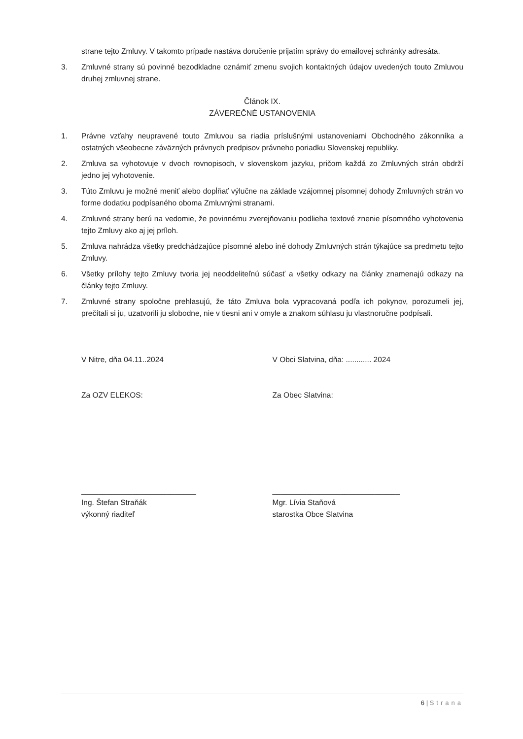strane tejto Zmluvy. V takomto prípade nastáva doručenie prijatím správy do emailovej schránky adresáta.
3. Zmluvné strany sú povinné bezodkladne oznámiť zmenu svojich kontaktných údajov uvedených touto Zmluvou druhej zmluvnej strane.
Článok IX.
ZÁVEREČNÉ USTANOVENIA
1. Právne vzťahy neupravené touto Zmluvou sa riadia príslušnými ustanoveniami Obchodného zákonníka a ostatných všeobecne záväzných právnych predpisov právneho poriadku Slovenskej republiky.
2. Zmluva sa vyhotovuje v dvoch rovnopisoch, v slovenskom jazyku, pričom každá zo Zmluvných strán obdrží jedno jej vyhotovenie.
3. Túto Zmluvu je možné meniť alebo dopĺňať výlučne na základe vzájomnej písomnej dohody Zmluvných strán vo forme dodatku podpísaného oboma Zmluvnými stranami.
4. Zmluvné strany berú na vedomie, že povinnému zverejňovaniu podlieha textové znenie písomného vyhotovenia tejto Zmluvy ako aj jej príloh.
5. Zmluva nahrádza všetky predchádzajúce písomné alebo iné dohody Zmluvných strán týkajúce sa predmetu tejto Zmluvy.
6. Všetky prílohy tejto Zmluvy tvoria jej neoddeliteľnú súčasť a všetky odkazy na články znamenajú odkazy na články tejto Zmluvy.
7. Zmluvné strany spoločne prehlasujú, že táto Zmluva bola vypracovaná podľa ich pokynov, porozumeli jej, prečítali si ju, uzatvorili ju slobodne, nie v tiesni ani v omyle a znakom súhlasu ju vlastnoručne podpísali.
V Nitre, dňa 04.11..2024 V Obci Slatvina, dňa: ............ 2024
Za OZV ELEKOS: Za Obec Slatvina:
___________________________
Ing. Štefan Straňák
výkonný riaditeľ
______________________________
Mgr. Lívia Staňová
starostka Obce Slatvina
6 | Strana